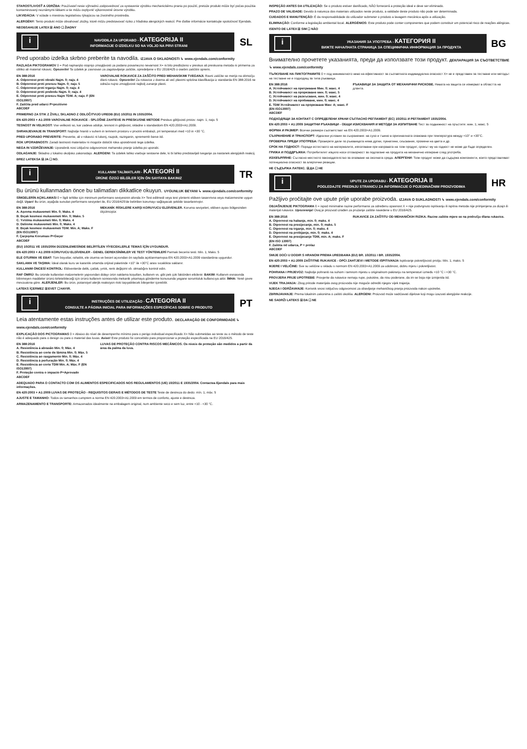STAROSTLIVOSŤ A ÚDRŽBA: Používateľ nesie výhradnú zodpovednosť za vystavenie výrobku mechanickému praniu po použití, pretože produkt môže byť počas použitia kontaminovaný neznámymi látkami a tie môžu ovplyvniť výkonnostné úrovne výrobku.
LIKVIDÁCIA: V súlade s miestnou legislatívou týkajúcou sa životného prostredia.
ALERGÉNY: Tento produkt môže obsahovať zložky, ktoré môžu predstavovať riziko z hľadiska alergických reakcií. Pre ďalšie informácie kontaktujte spoločnosť Ejendals.
NEOBSAHUJE LATEX ☒ ÁNO ☐ ŽIADNY
i
NAVODILA ZA UPORABO - KATEGORIJA II
INFORMACIJE O IZDELKU SO NA VOLJO NA PRVI STRANI
SL
Pred uporabo izdelka skrbno preberite ta navodila. IZJAVA O SKLADNOSTI ↳ www.ejendals.com/conformity
RAZLAGA PIKTOGRAMOV 0 = Pod najmanjšo stopnjo zmogljivosti za podano posamezno nevarnost X= ni bilo predloženo v preskus ali preskusna metoda ni primerna za obliko ali material rokavic. Opozorilo! Ta izdelek je zasnovan za zagotavljanje zaščite, opredeljene v EU 2016/425 o osebni zaščitni opremi.
EN 388:2016
A. Odpornost proti obrabi Najm. 0; najv. 4
B. Odpornost proti prerezu Najm. 0; najv. 5
C. Odpornost proti trganju Najm. 0; najv. 4
D. Odpornost proti prebodu Najm. 0; najv. 4
E. Odpornost proti prerezu Najm TDM. A; najv. F (EN ISO13997)
F. Zaščita pred udarci P=pozitivno
ABCDEF
VAROVALNE ROKAVICE ZA ZAŠČITO PRED MEHANSKIMI TVEGANJI. Ravni zaščite se merijo na območju dlani rokavic. Opozorilo! Za rokavice z dvema ali več plastmi splošna klasifikacija iz standarda EN 388:2016 ne odraža nujno zmogljivosti najbolj zunanje plasti.
PRIMERNO ZA STIK Z ŽIVILI, SKLADNO Z ODLOČITVIJO UREDB (EU) 10/2011 IN 1935/2004.
EN 420:2003 + A1:2009 VAROVALNE ROKAVICE - SPLOŠNE ZAHTEVE IN PRESKUSNE METODE Preskus gibljivosti prstov: najm. 1; najv. 5
TESNOST IN VELIKOST: Vse velikosti so, kar zadeva udobje, tesnost in gibljivost, skladne s standardom EN 420:2003+A1:2009.
SHRANJEVANJE IN TRANSPORT: Najbolje hraniti v suhem in temnem prostoru v prvotni embalaži, pri temperaturi med +10 in +30 °C.
PRED UPORABO PREVERITE: Preverite, ali v rokavici ni lukenj, razpok, raztrganin, sprememb barve itd.
ROK UPORABNOSTI: Zaradi lastnosti materialov ni mogoče določiti roka uporabnosti tega izdelka.
NEGA IN VZDRŽEVANJE: Uporabnik nosi izključno odgovornost mehansko pranje izdelka po uporabi.
ODLAGANJE: Skladno z lokalno okoljsko zakonodajo. ALERGENI: Ta izdelek lahko vsebuje sestavne dele, ki bi lahko predstavljali tveganje za nastanek alergijskih reakcij.
BREZ LATEKSA ☒ JA ☐ NO.
i
KULLANIM TALİMATLARI - KATEGORİ II
ÜRÜNE ÖZGÜ BİLGİLER İÇİN ÖN SAYFAYA BAKINIZ
TR
Bu ürünü kullanmadan önce bu talimatları dikkatlice okuyun. UYGUNLUK BEYANI ↳ www.ejendals.com/conformity
SİMGELERİN AÇIKLAMASI 0 = İlgili tehlike için minimum performans seviyesinin altında X= Test edilmedi veya test yöntemi eldiven tasarımına veya malzemesine uygun değil. Uyarı! Bu ürün, aşağıda sunulan performans seviyeleri ile, EU 2016/425'de belirtilen korumayı sağlayacak şekilde tasarlanmıştır.
EN 388:2016
A. Aşınma mukavemeti Min. 0; Maks. 4
B. Bıçak kesmesi mukavemeti Min. 0; Maks. 5
C. Yırtılma mukavemeti Min. 0; Maks. 4
D. Delinme mukavemeti Min. 0; Maks. 4
E. Bıçak kesmesi mukavemeti TDM. Min. A; Maks. F (EN ISO13997)
F. Çarpışma Koruması P=Geçer
ABCDEF
MEKANİK RİSKLERE KARŞI KORUYUCU ELDİVENLER. Koruma seviyeleri, eldiven ayası bölgesinden ölçülmüştür.
(EU) 10/2011 VE 1935/2004 DÜZENLEMESİNDE BELİRTİLEN YİYECEKLERLE TEMAS İÇİN UYGUNDUR.
EN 420:2003 + A1:2009 KORUYUCU ELDİVENLER - GENEL GEREKSİNİMLER VE TEST YÖNTEMLERİ Parmak becerisi testi: Min. 1; Maks. 5
ELE OTURMA VE EBAT: Tüm boyutlar, rahatlık, ele oturma ve beceri açısından ön sayfada açıklanmamışsa EN 420:2003+A1:2009 standardına uygundur.
SAKLAMA VE TAŞIMA: İdeal olarak kuru ve karanlık ortamda orijinal paketinde +10° ile +30°C arası sıcaklıkta saklanır.
KULLANIM ÖNCESİ KONTROL: Eldivenlerde delik, çatlak, yırtık, renk değişimi vb. olmadığını kontrol edin.
RAF ÖMRÜ: Bu üründe kullanılan malzemelerin yapısından dolayı ürün saklama koşulları, kullanım vs. gibi pek çok faktörden etkilenir. BAKIM: Kullanım esnasında bilinmeyen maddeler ürünü kirletebileceği için ürünü kullanım sonrasında mekanik yıkamaya gönderme konusunda yegane sorumluluk kullanıcıya aittir. İMHA: Yerel çevre mevzuatına göre. ALERJENLER: Bu ürün, potansiyel alerjik reaksiyon riski taşıyabilecek bileşenler içerebilir.
LATEKS İÇERMEZ ☒ EVET ☐ HAYIR.
i
INSTRUÇÕES DE UTILIZAÇÃO - CATEGORIA II
CONSULTE A PÁGINA INICIAL PARA INFORMAÇÕES ESPECÍFICAS SOBRE O PRODUTO
PT
Leia atentamente estas instruções antes de utilizar este produto. DECLARAÇÃO DE CONFORMIDADE ↳ www.ejendals.com/conformity
EXPLICAÇÃO DOS PICTOGRAMAS 0 = Abaixo do nível de desempenho mínimo para o perigo individual especificado X= Não submetidas ao teste ou o método de teste não é adequado para o design ou para o material das luvas. Aviso! Este produto foi concebido para proporcionar a proteção especificada na EU 2016/425.
EN 388:2016
A. Resistência à abrasão Mín. 0; Máx. 4
B. Resistência ao corte de lâmina Mín. 0; Máx. 5
C. Resistência ao rasgamento Mín. 0; Máx. 4
D. Resistência à perfuração Mín. 0; Máx. 4
E. Resistência ao corte TDM Mín. A; Máx. F (EN ISO13997)
F. Proteção contra o impacto P=Aprovado
ABCDEF
LUVAS DE PROTEÇÃO CONTRA RISCOS MECÂNICOS. Os níveis de proteção são medidos a partir da área da palma da luva.
ADEQUADO PARA O CONTACTO COM OS ALIMENTOS ESPECIFICADOS NOS REGULAMENTOS (UE) 10/2011 E 1935/2004. Contactea Ejendals para mais informações.
EN 420:2003 + A1:2009 LUVAS DE PROTEÇÃO - REQUISITOS GERAIS E MÉTODOS DE TESTE Teste de destreza do dedo: mín. 1; máx. 5
AJUSTE E TAMANHO: Todos os tamanhos cumprem a norma EN 420:2003+A1:2009 em termos de conforto, ajuste e destreza.
ARMAZENAMENTO E TRANSPORTE: Armazenados idealmente na embalagem original, num ambiente seco e sem luz, entre +10 - +30 °C.
INSPEÇÃO ANTES DA UTILIZAÇÃO: Se o produto estiver danificado, NÃO fornecerá a proteção ideal e deve ser eliminado.
PRAZO DE VALIDADE: Devido à natureza dos materiais utilizados neste produto, a validade deste produto não pode ser determinada.
CUIDADOS E MANUTENÇÃO: É da responsabilidade do utilizador submeter o produto a lavagem mecânica após a utilização.
ELIMINAÇÃO: Conforme a legislação ambiental local. ALERGÉNIOS: Este produto pode conter componentes que podem constituir um potencial risco de reações alérgicas.
ISENTO DE LÁTEX ☒ SIM ☐ NÃO
i
УКАЗАНИЯ ЗА УПОТРЕБА - КАТЕГОРИЯ II
ВИЖТЕ НАЧАЛНАТА СТРАНИЦА ЗА СПЕЦИФИЧНА ИНФОРМАЦИЯ ЗА ПРОДУКТА
BG
Внимателно прочетете указанията, преди да използвате този продукт. ДЕКЛАРАЦИЯ ЗА СЪОТВЕТСТВИЕ ↳ www.ejendals.com/conformity
ТЪЛКУВАНЕ НА ПИКТОГРАМИТЕ 0 = под минималното ниво на ефективност за съответната индивидуална опасност X= не е представен за тестване или методът на тестване не е подходящ за типа ръкавици.
EN 388:2016
A. Устойчивост на претриване Мин. 0; макс. 4
B. Устойчивост на прорязване мин. 0; макс. 5
C. Устойчивост на разкъсване, мин. 0; макс. 4
D. Устойчивост на пробиване, мин. 0; макс. 4
E. TDM Устойчивост на прорязване Мин: А; макс. F (EN ISO13997)
ABCDEF
РЪКАВИЦИ ЗА ЗАЩИТА ОТ МЕХАНИЧНИ РИСКОВЕ. Нивата на защита се измерват в областта на дланта.
ПОДХОДЯЩИ ЗА КОНТАКТ С ОПРЕДЕЛЕНИ ХРАНИ СЪГЛАСНО РЕГЛАМЕНТ (ЕС) 10/2011 И РЕГЛАМЕНТ 1935/2004.
EN 420:2003 + A1:2009 ЗАЩИТНИ РЪКАВИЦИ - ОБЩИ ИЗИСКВАНИЯ И МЕТОДИ ЗА ИЗПИТВАНЕ Тест за подвижност на пръстите: мин. 1; макс. 5
ФОРМА И РАЗМЕР: Всички размери съответстват на EN 420:2003+A1:2009.
СЪХРАНЕНИЕ И ТРАНСПОРТ: Идеални условия за съхранение: на сухо и тъмно в оригиналната опаковка при температура между +10° и +30°C.
ПРОВЕРКА ПРЕДИ УПОТРЕБА: Проверете дали по ръкавицата няма дупки, пукнатини, скъсвания, промени на цвета и др.
СРОК НА ГОДНОСТ: Поради естеството на материалите, използвани при направата на този продукт, срокът му на годност не може да бъде определен.
ГРИЖА И ПОДДРЪЖКА: Потребителят изцяло носи отговорност за подлагане на продукта на механично изпиране след употреба.
ИЗХВЪРЛЯНЕ: Съгласно местното законодателство за опазване на околната среда. АЛЕРГЕНИ: Този продукт може да съдържа компоненти, които представляват потенциална опасност за алергични реакции.
НЕ СЪДЪРЖА ЛАТЕКС. ☒ ДА ☐ НЕ
i
UPUTE ZA UPORABU - KATEGORIJA II
POGLEDAJTE PREDNJU STRANICU ZA INFORMACIJE O POJEDINAČNIM PROIZVODIMA
HR
Pažljivo pročitajte ove upute prije uporabe proizvoda. IZJAVA O SUKLADNOSTI ↳ www.ejendals.com/conformity
OBJAŠNJENJE PIKTOGRAMA 0 = ispod minimalne razine performansi za određenu opasnost X = nije podvrgnuto ispitivanju ili ispitna metoda nije primjenjena za dizajn ili materijal rukavice. Upozorenje! Ovaj je proizvod izrađen za pružanje zaštite navedene u EU 2016/425.
EN 388:2016
A. Otpornost na habanje, min. 0; maks. 4
B. Otpornost na presijecanje, min. 0; maks. 5
C. Otpornost na trganje, min. 0; maks. 4
D. Otpornost na probijanje, min. 0; maks. 4
E. Otpornost na presijecanje TDM, min. A; maks. F (EN ISO 13997)
F. Zaštita od udarca, P = prolaz
ABCDEF
RUKAVICE ZA ZAŠTITU OD MEHANIČKIH RIZIKA. Razine zaštite mjere se na području dlana rukavice.
SMIJE DOĆI U DODIR S HRANOM PREMA UREDBAMA (EU) BR. 10/2011 I BR. 1935/2004.
EN 420:2003 + A1:2009 ZAŠTITNE RUKAVICE - OPĆI ZAHTJEVI I METODE ISPITIVANJA Ispitivanje pokretljivosti prstiju: Min. 1; maks. 5
MJERE I VELIČINE: Sve su veličine u skladu s normom EN 420:2003+A1:2009 za udobnost, dobru mjeru i pokretljivost.
POHRANA I PRIJEVOZ: Najbolje pohraniti na suhom i tamnom mjestu u originalnom pakiranju na temperaturi između +10 °C i +30 °C.
PROVJERA PRIJE UPOTREBE: Provjerite da rukavice nemaju rupe, pukotine, da nisu poderane, da im se boja nije izmijenila itd.
VIJEK TRAJANJA: Zbog prirode materijala ovog proizvoda nije moguće odrediti njegov vijek trajanja.
NJEGA I ODRŽAVANJE: Korisnik snosi isključivu odgovornost za obavljanje mehaničkog pranja proizvoda nakon upotrebe.
ZBRINJAVANJE: Prema lokalnim zakonima o zaštiti okoliša. ALERGENI: Proizvod može sadržavati dijelove koji mogu izazvati alergijske reakcije.
NE SADRŽI LATEKS ☒ DA ☐ NE